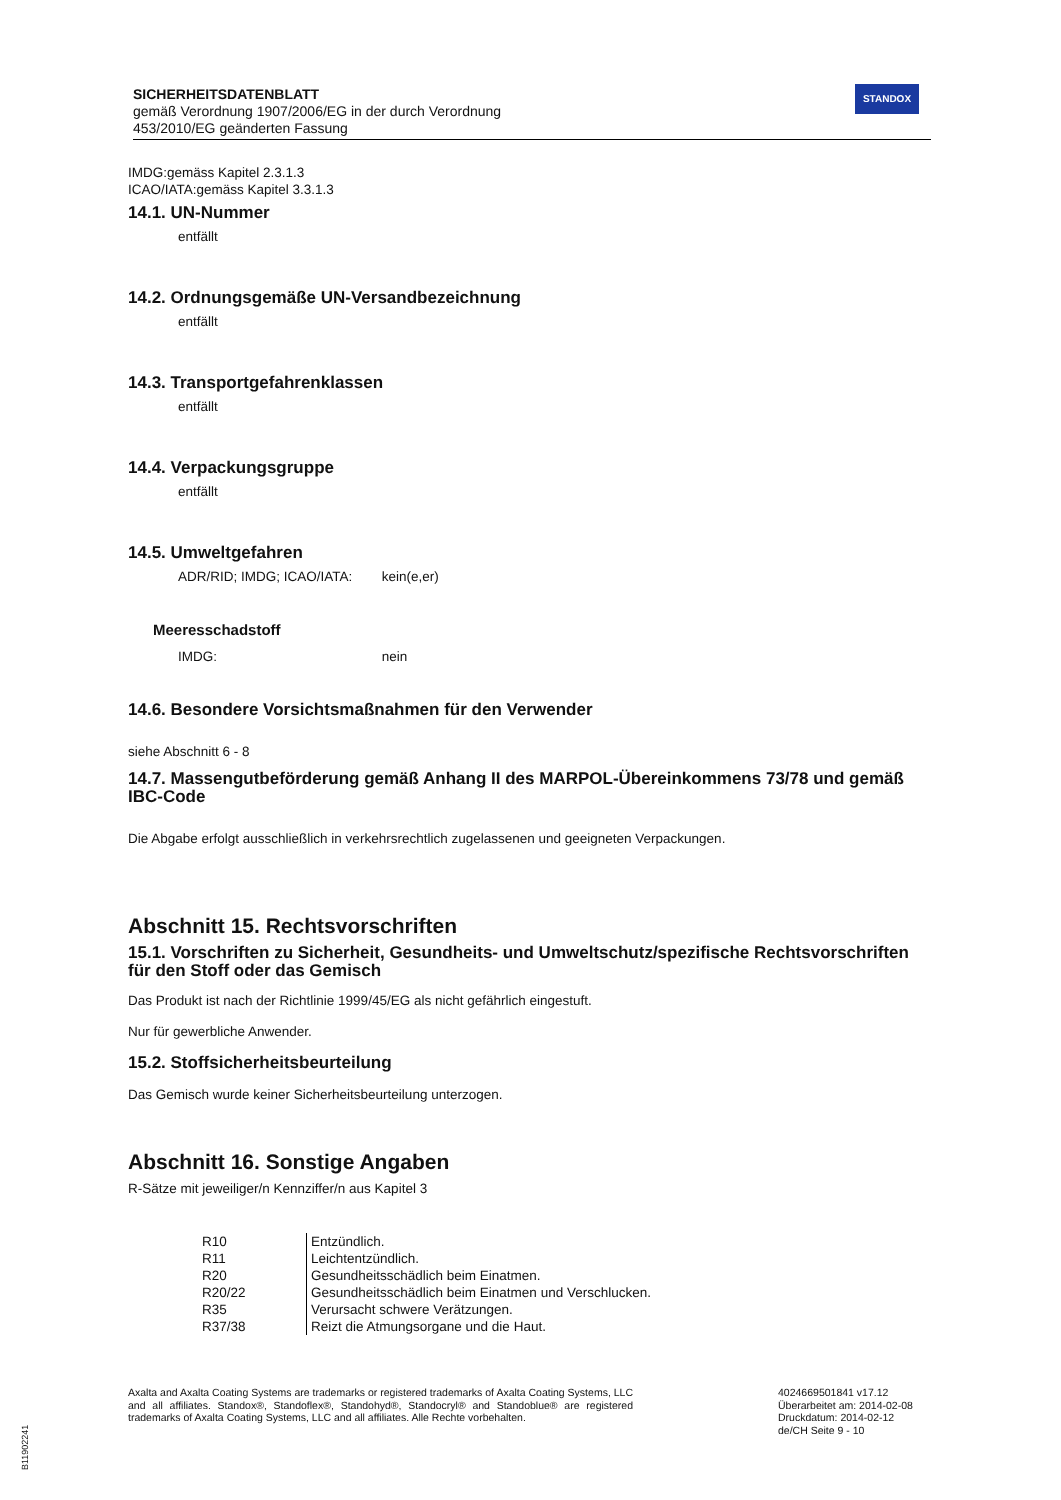SICHERHEITSDATENBLATT
gemäß Verordnung 1907/2006/EG in der durch Verordnung
453/2010/EG geänderten Fassung
STANDOX
IMDG:gemäss Kapitel 2.3.1.3
ICAO/IATA:gemäss Kapitel 3.3.1.3
14.1. UN-Nummer
entfällt
14.2. Ordnungsgemäße UN-Versandbezeichnung
entfällt
14.3. Transportgefahrenklassen
entfällt
14.4. Verpackungsgruppe
entfällt
14.5. Umweltgefahren
ADR/RID; IMDG; ICAO/IATA: kein(e,er)
Meeresschadstoff
IMDG: nein
14.6. Besondere Vorsichtsmaßnahmen für den Verwender
siehe Abschnitt 6 - 8
14.7. Massengutbeförderung gemäß Anhang II des MARPOL-Übereinkommens 73/78 und gemäß IBC-Code
Die Abgabe erfolgt ausschließlich in verkehrsrechtlich zugelassenen und geeigneten Verpackungen.
Abschnitt 15. Rechtsvorschriften
15.1. Vorschriften zu Sicherheit, Gesundheits- und Umweltschutz/spezifische Rechtsvorschriften für den Stoff oder das Gemisch
Das Produkt ist nach der Richtlinie 1999/45/EG als nicht gefährlich eingestuft.
Nur für gewerbliche Anwender.
15.2. Stoffsicherheitsbeurteilung
Das Gemisch wurde keiner Sicherheitsbeurteilung unterzogen.
Abschnitt 16. Sonstige Angaben
R-Sätze mit jeweiliger/n Kennziffer/n aus Kapitel 3
| R10 | Entzündlich. |
| R11 | Leichtentzündlich. |
| R20 | Gesundheitsschädlich beim Einatmen. |
| R20/22 | Gesundheitsschädlich beim Einatmen und Verschlucken. |
| R35 | Verursacht schwere Verätzungen. |
| R37/38 | Reizt die Atmungsorgane und die Haut. |
Axalta and Axalta Coating Systems are trademarks or registered trademarks of Axalta Coating Systems, LLC and all affiliates. Standox®, Standoflex®, Standohyd®, Standocryl® and Standoblue® are registered trademarks of Axalta Coating Systems, LLC and all affiliates. Alle Rechte vorbehalten.
4024669501841 v17.12
Überarbeitet am: 2014-02-08
Druckdatum: 2014-02-12
de/CH Seite 9 - 10
B11902241